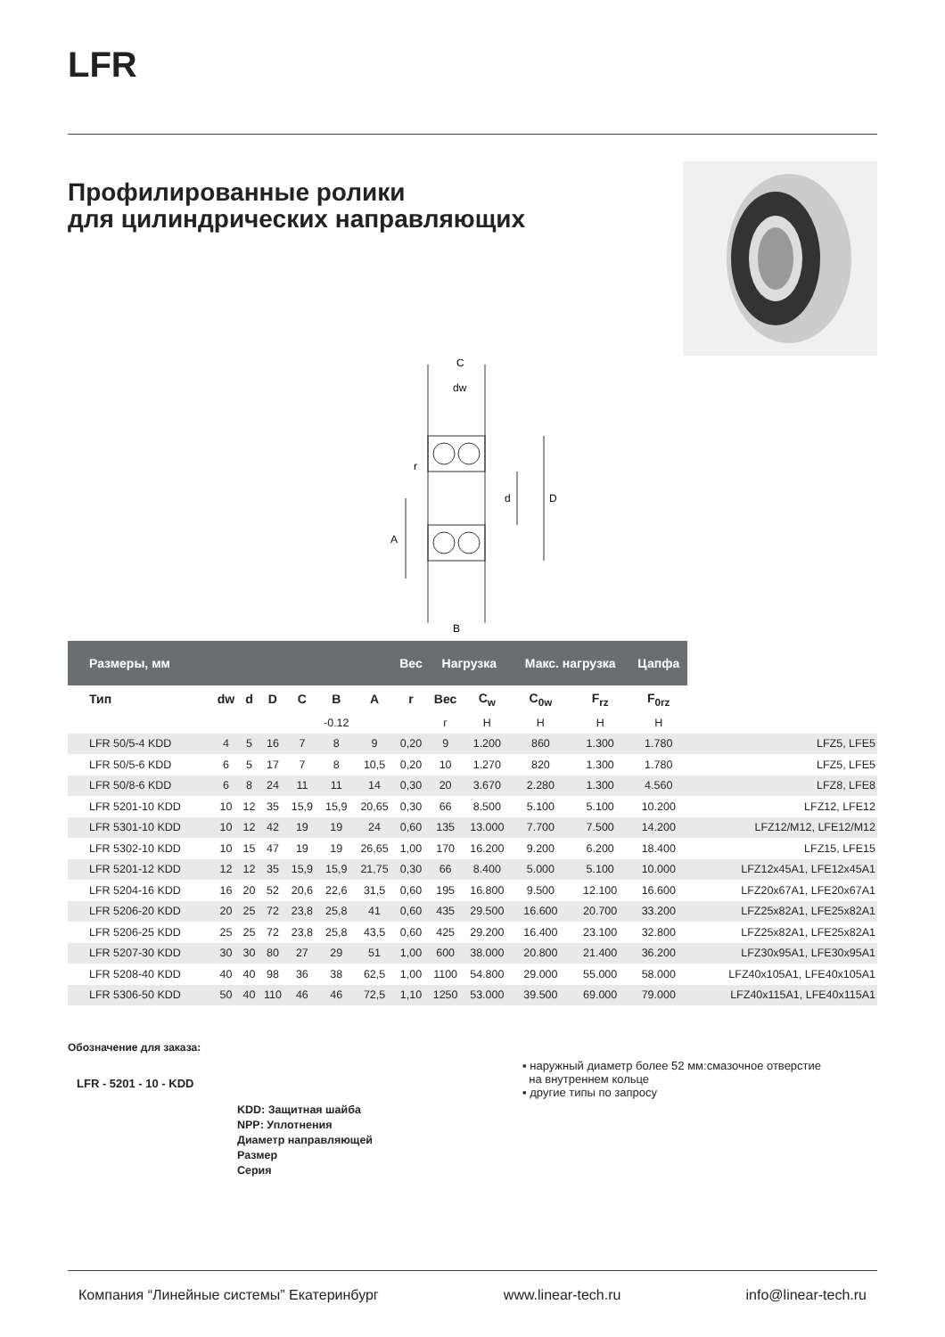LFR
Профилированные ролики
для цилиндрических направляющих
C
dw
r
d
D
A
B
| Размеры, мм | | | | | | | Вес | Нагрузка | | Макс. нагрузка | | Цапфа | |
| --- | --- | --- | --- | --- | --- | --- | --- | --- | --- | --- | --- | --- | --- |
| Тип | dw | d | D | C | B | A | r | Вес | C<sub>w</sub> | C<sub>0w</sub> | F<sub>rz</sub> | F<sub>0rz</sub> | |
| | | | | | -0.12 | | | г | Н | Н | Н | Н | |
| LFR 50/5-4 KDD | 4 | 5 | 16 | 7 | 8 | 9 | 0,20 | 9 | 1.200 | 860 | 1.300 | 1.780 | LFZ5, LFE5 |
| LFR 50/5-6 KDD | 6 | 5 | 17 | 7 | 8 | 10,5 | 0,20 | 10 | 1.270 | 820 | 1.300 | 1.780 | LFZ5, LFE5 |
| LFR 50/8-6 KDD | 6 | 8 | 24 | 11 | 11 | 14 | 0,30 | 20 | 3.670 | 2.280 | 1.300 | 4.560 | LFZ8, LFE8 |
| LFR 5201-10 KDD | 10 | 12 | 35 | 15,9 | 15,9 | 20,65 | 0,30 | 66 | 8.500 | 5.100 | 5.100 | 10.200 | LFZ12, LFE12 |
| LFR 5301-10 KDD | 10 | 12 | 42 | 19 | 19 | 24 | 0,60 | 135 | 13.000 | 7.700 | 7.500 | 14.200 | LFZ12/M12, LFE12/M12 |
| LFR 5302-10 KDD | 10 | 15 | 47 | 19 | 19 | 26,65 | 1,00 | 170 | 16.200 | 9.200 | 6.200 | 18.400 | LFZ15, LFE15 |
| LFR 5201-12 KDD | 12 | 12 | 35 | 15,9 | 15,9 | 21,75 | 0,30 | 66 | 8.400 | 5.000 | 5.100 | 10.000 | LFZ12x45A1, LFE12x45A1 |
| LFR 5204-16 KDD | 16 | 20 | 52 | 20,6 | 22,6 | 31,5 | 0,60 | 195 | 16.800 | 9.500 | 12.100 | 16.600 | LFZ20x67A1, LFE20x67A1 |
| LFR 5206-20 KDD | 20 | 25 | 72 | 23,8 | 25,8 | 41 | 0,60 | 435 | 29.500 | 16.600 | 20.700 | 33.200 | LFZ25x82A1, LFE25x82A1 |
| LFR 5206-25 KDD | 25 | 25 | 72 | 23,8 | 25,8 | 43,5 | 0,60 | 425 | 29.200 | 16.400 | 23.100 | 32.800 | LFZ25x82A1, LFE25x82A1 |
| LFR 5207-30 KDD | 30 | 30 | 80 | 27 | 29 | 51 | 1,00 | 600 | 38.000 | 20.800 | 21.400 | 36.200 | LFZ30x95A1, LFE30x95A1 |
| LFR 5208-40 KDD | 40 | 40 | 98 | 36 | 38 | 62,5 | 1,00 | 1100 | 54.800 | 29.000 | 55.000 | 58.000 | LFZ40x105A1, LFE40x105A1 |
| LFR 5306-50 KDD | 50 | 40 | 110 | 46 | 46 | 72,5 | 1,10 | 1250 | 53.000 | 39.500 | 69.000 | 79.000 | LFZ40x115A1, LFE40x115A1 |
Обозначение для заказа:
LFR - 5201 - 10 - KDD
KDD: Защитная шайба
NPP: Уплотнения
Диаметр направляющей
Размер
Серия
▪ наружный диаметр более 52 мм:смазочное отверстие
на внутреннем кольце
▪ другие типы по запросу
Компания “Линейные системы” Екатеринбург www.linear-tech.ru info@linear-tech.ru